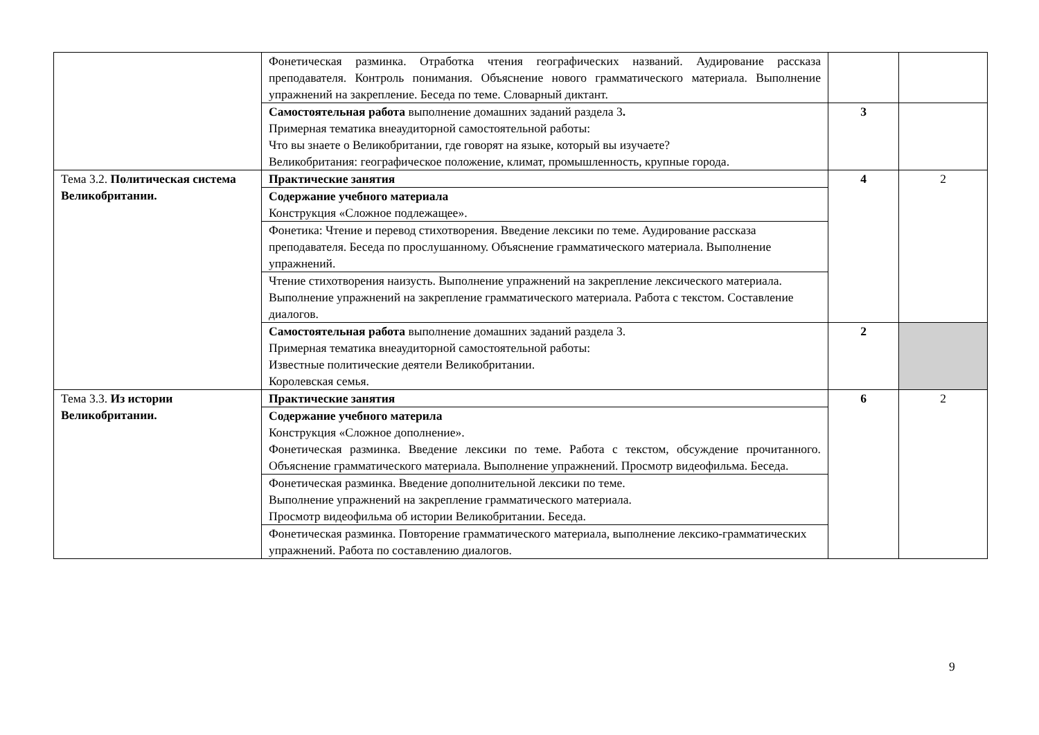| | Фонетическая разминка. Отработка чтения географических названий. Аудирование рассказа преподавателя. Контроль понимания. Объяснение нового грамматического материала. Выполнение упражнений на закрепление. Беседа по теме. Словарный диктант. | | |
| | Самостоятельная работа выполнение домашних заданий раздела 3 . Примерная тематика внеаудиторной самостоятельной работы: Что вы знаете о Великобритании, где говорят на языке, который вы изучаете? Великобритания: географическое положение, климат, промышленность, крупные города. | 3 | |
| Тема 3.2. Политическая система Великобритании. | Практические занятия | 4 | 2 |
| | Содержание учебного материала Конструкция «Сложное подлежащее». | | |
| | Фонетика: Чтение и перевод стихотворения. Введение лексики по теме. Аудирование рассказа преподавателя. Беседа по прослушанному. Объяснение грамматического материала. Выполнение упражнений. | | |
| | Чтение стихотворения наизусть. Выполнение упражнений на закрепление лексического материала. Выполнение упражнений на закрепление грамматического материала. Работа с текстом. Составление диалогов. | | |
| | Самостоятельная работа выполнение домашних заданий раздела 3. Примерная тематика внеаудиторной самостоятельной работы: Известные политические деятели Великобритании. Королевская семья. | 2 | |
| Тема 3.3. Из истории Великобритании. | Практические занятия | 6 | 2 |
| | Содержание учебного материла Конструкция «Сложное дополнение». Фонетическая разминка. Введение лексики по теме. Работа с текстом, обсуждение прочитанного. Объяснение грамматического материала. Выполнение упражнений. Просмотр видеофильма. Беседа. | | |
| | Фонетическая разминка. Введение дополнительной лексики по теме. Выполнение упражнений на закрепление грамматического материала. Просмотр видеофильма об истории Великобритании. Беседа. | | |
| | Фонетическая разминка. Повторение грамматического материала, выполнение лексико-грамматических упражнений. Работа по составлению диалогов. | | |
9